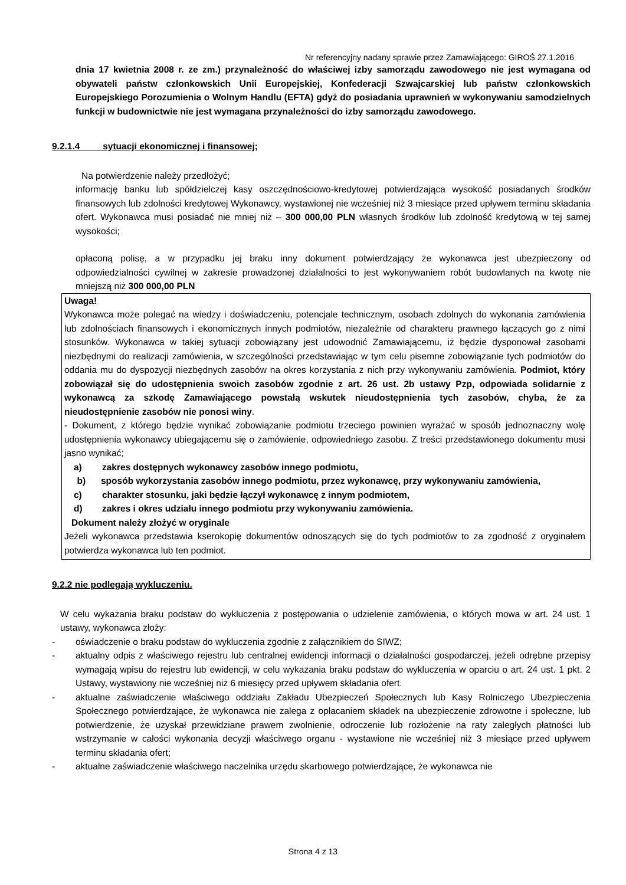Nr referencyjny nadany sprawie przez Zamawiającego: GIROŚ 27.1.2016
dnia 17 kwietnia 2008 r. ze zm.) przynależność do właściwej izby samorządu zawodowego nie jest wymagana od obywateli państw członkowskich Unii Europejskiej, Konfederacji Szwajcarskiej lub państw członkowskich Europejskiego Porozumienia o Wolnym Handlu (EFTA) gdyż do posiadania uprawnień w wykonywaniu samodzielnych funkcji w budownictwie nie jest wymagana przynależności do izby samorządu zawodowego.
9.2.1.4 sytuacji ekonomicznej i finansowej;
Na potwierdzenie należy przedłożyć;
informację banku lub spółdzielczej kasy oszczędnościowo-kredytowej potwierdzająca wysokość posiadanych środków finansowych lub zdolności kredytowej Wykonawcy, wystawionej nie wcześniej niż 3 miesiące przed upływem terminu składania ofert. Wykonawca musi posiadać nie mniej niż – 300 000,00 PLN własnych środków lub zdolność kredytową w tej samej wysokości;
opłaconą polisę, a w przypadku jej braku inny dokument potwierdzający że wykonawca jest ubezpieczony od odpowiedzialności cywilnej w zakresie prowadzonej działalności to jest wykonywaniem robót budowlanych na kwotę nie mniejszą niż 300 000,00 PLN
Uwaga!
Wykonawca może polegać na wiedzy i doświadczeniu, potencjale technicznym, osobach zdolnych do wykonania zamówienia lub zdolnościach finansowych i ekonomicznych innych podmiotów, niezależnie od charakteru prawnego łączących go z nimi stosunków. Wykonawca w takiej sytuacji zobowiązany jest udowodnić Zamawiającemu, iż będzie dysponował zasobami niezbędnymi do realizacji zamówienia, w szczególności przedstawiając w tym celu pisemne zobowiązanie tych podmiotów do oddania mu do dyspozycji niezbędnych zasobów na okres korzystania z nich przy wykonywaniu zamówienia. Podmiot, który zobowiązał się do udostępnienia swoich zasobów zgodnie z art. 26 ust. 2b ustawy Pzp, odpowiada solidarnie z wykonawcą za szkodę Zamawiającego powstałą wskutek nieudostępnienia tych zasobów, chyba, że za nieudostępnienie zasobów nie ponosi winy.
- Dokument, z którego będzie wynikać zobowiązanie podmiotu trzeciego powinien wyrażać w sposób jednoznaczny wolę udostępnienia wykonawcy ubiegającemu się o zamówienie, odpowiedniego zasobu. Z treści przedstawionego dokumentu musi jasno wynikać;
a) zakres dostępnych wykonawcy zasobów innego podmiotu,
b) sposób wykorzystania zasobów innego podmiotu, przez wykonawcę, przy wykonywaniu zamówienia,
c) charakter stosunku, jaki będzie łączył wykonawcę z innym podmiotem,
d) zakres i okres udziału innego podmiotu przy wykonywaniu zamówienia.
Dokument należy złożyć w oryginale
Jeżeli wykonawca przedstawia kserokopię dokumentów odnoszących się do tych podmiotów to za zgodność z oryginałem potwierdza wykonawca lub ten podmiot.
9.2.2 nie podlegają wykluczeniu.
W celu wykazania braku podstaw do wykluczenia z postępowania o udzielenie zamówienia, o których mowa w art. 24 ust. 1 ustawy, wykonawca złoży:
- oświadczenie o braku podstaw do wykluczenia zgodnie z załącznikiem do SIWZ;
- aktualny odpis z właściwego rejestru lub centralnej ewidencji informacji o działalności gospodarczej, jeżeli odrębne przepisy wymagają wpisu do rejestru lub ewidencji, w celu wykazania braku podstaw do wykluczenia w oparciu o art. 24 ust. 1 pkt. 2 Ustawy, wystawiony nie wcześniej niż 6 miesięcy przed upływem składania ofert.
- aktualne zaświadczenie właściwego oddziału Zakładu Ubezpieczeń Społecznych lub Kasy Rolniczego Ubezpieczenia Społecznego potwierdzające, że wykonawca nie zalega z opłacaniem składek na ubezpieczenie zdrowotne i społeczne, lub potwierdzenie, że uzyskał przewidziane prawem zwolnienie, odroczenie lub rozłożenie na raty zaległych płatności lub wstrzymanie w całości wykonania decyzji właściwego organu - wystawione nie wcześniej niż 3 miesiące przed upływem terminu składania ofert;
- aktualne zaświadczenie właściwego naczelnika urzędu skarbowego potwierdzające, że wykonawca nie
Strona 4 z 13